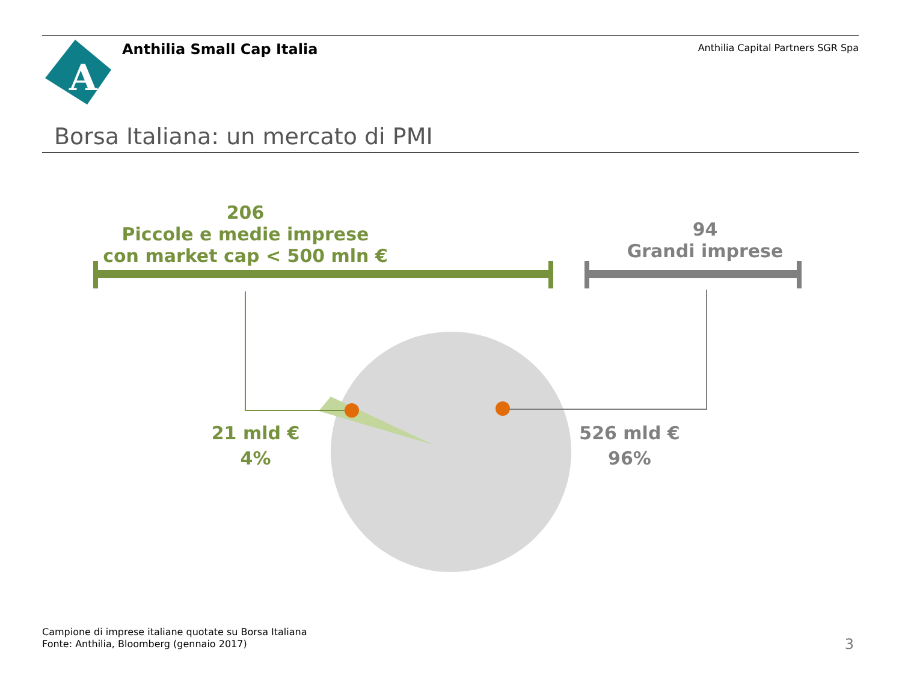A
Anthilia Small Cap Italia
Anthilia Capital Partners SGR Spa
Borsa Italiana: un mercato di PMI
206
Piccole e medie imprese
con market cap < 500 mln €
94
Grandi imprese
21 mld €
4%
526 mld €
96%
Campione di imprese italiane quotate su Borsa Italiana
Fonte: Anthilia, Bloomberg (gennaio 2017)
3